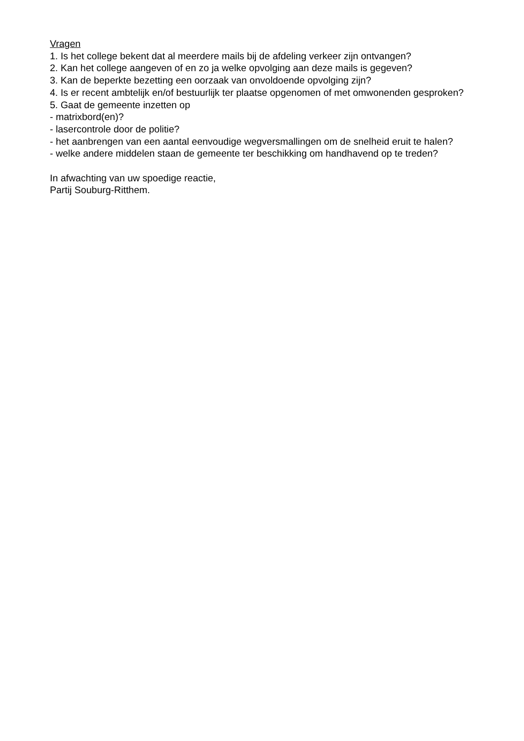Vragen
1. Is het college bekent dat al meerdere mails bij de afdeling verkeer zijn ontvangen?
2. Kan het college aangeven of en zo ja welke opvolging aan deze mails is gegeven?
3. Kan de beperkte bezetting een oorzaak van onvoldoende opvolging zijn?
4. Is er recent ambtelijk en/of bestuurlijk ter plaatse opgenomen of met omwonenden gesproken?
5. Gaat de gemeente inzetten op
- matrixbord(en)?
- lasercontrole door de politie?
- het aanbrengen van een aantal eenvoudige wegversmallingen om de snelheid eruit te halen?
- welke andere middelen staan de gemeente ter beschikking om handhavend op te treden?
In afwachting van uw spoedige reactie,
Partij Souburg-Ritthem.